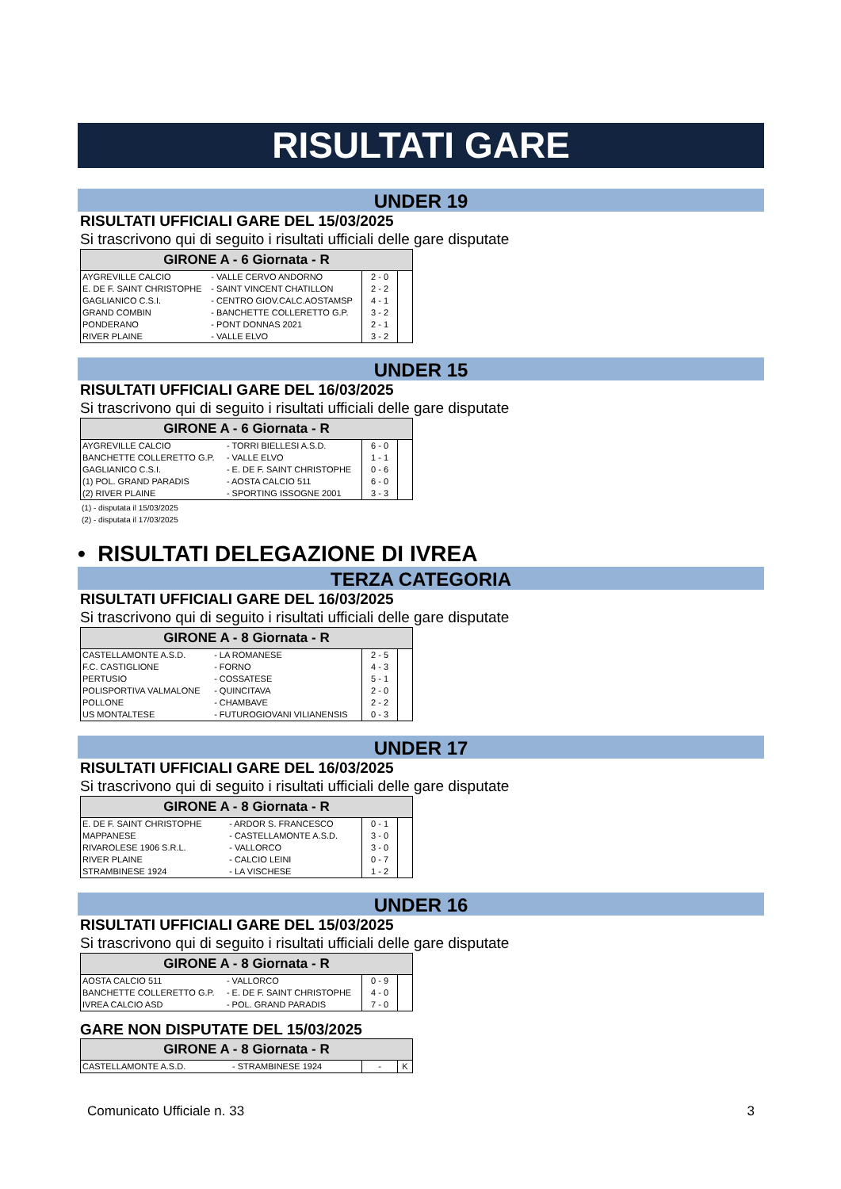RISULTATI GARE
UNDER 19
RISULTATI UFFICIALI GARE DEL 15/03/2025
Si trascrivono qui di seguito i risultati ufficiali delle gare disputate
| GIRONE A - 6 Giornata - R | | | |
| --- | --- | --- | --- |
| AYGREVILLE CALCIO | - VALLE CERVO ANDORNO | 2 - 0 | |
| E. DE F. SAINT CHRISTOPHE | - SAINT VINCENT CHATILLON | 2 - 2 | |
| GAGLIANICO C.S.I. | - CENTRO GIOV.CALC.AOSTAMSP | 4 - 1 | |
| GRAND COMBIN | - BANCHETTE COLLERETTO G.P. | 3 - 2 | |
| PONDERANO | - PONT DONNAS 2021 | 2 - 1 | |
| RIVER PLAINE | - VALLE ELVO | 3 - 2 | |
UNDER 15
RISULTATI UFFICIALI GARE DEL 16/03/2025
Si trascrivono qui di seguito i risultati ufficiali delle gare disputate
| GIRONE A - 6 Giornata - R | | | |
| --- | --- | --- | --- |
| AYGREVILLE CALCIO | - TORRI BIELLESI A.S.D. | 6 - 0 | |
| BANCHETTE COLLERETTO G.P. | - VALLE ELVO | 1 - 1 | |
| GAGLIANICO C.S.I. | - E. DE F. SAINT CHRISTOPHE | 0 - 6 | |
| (1) POL. GRAND PARADIS | - AOSTA CALCIO 511 | 6 - 0 | |
| (2) RIVER PLAINE | - SPORTING ISSOGNE 2001 | 3 - 3 | |
(1) - disputata il 15/03/2025
(2) - disputata il 17/03/2025
• RISULTATI DELEGAZIONE DI IVREA
TERZA CATEGORIA
RISULTATI UFFICIALI GARE DEL 16/03/2025
Si trascrivono qui di seguito i risultati ufficiali delle gare disputate
| GIRONE A - 8 Giornata - R | | | |
| --- | --- | --- | --- |
| CASTELLAMONTE A.S.D. | - LA ROMANESE | 2 - 5 | |
| F.C. CASTIGLIONE | - FORNO | 4 - 3 | |
| PERTUSIO | - COSSATESE | 5 - 1 | |
| POLISPORTIVA VALMALONE | - QUINCITAVA | 2 - 0 | |
| POLLONE | - CHAMBAVE | 2 - 2 | |
| US MONTALTESE | - FUTUROGIOVANI VILIANENSIS | 0 - 3 | |
UNDER 17
RISULTATI UFFICIALI GARE DEL 16/03/2025
Si trascrivono qui di seguito i risultati ufficiali delle gare disputate
| GIRONE A - 8 Giornata - R | | | |
| --- | --- | --- | --- |
| E. DE F. SAINT CHRISTOPHE | - ARDOR S. FRANCESCO | 0 - 1 | |
| MAPPANESE | - CASTELLAMONTE A.S.D. | 3 - 0 | |
| RIVAROLESE 1906 S.R.L. | - VALLORCO | 3 - 0 | |
| RIVER PLAINE | - CALCIO LEINI | 0 - 7 | |
| STRAMBINESE 1924 | - LA VISCHESE | 1 - 2 | |
UNDER 16
RISULTATI UFFICIALI GARE DEL 15/03/2025
Si trascrivono qui di seguito i risultati ufficiali delle gare disputate
| GIRONE A - 8 Giornata - R | | | |
| --- | --- | --- | --- |
| AOSTA CALCIO 511 | - VALLORCO | 0 - 9 | |
| BANCHETTE COLLERETTO G.P. | - E. DE F. SAINT CHRISTOPHE | 4 - 0 | |
| IVREA CALCIO ASD | - POL. GRAND PARADIS | 7 - 0 | |
GARE NON DISPUTATE DEL 15/03/2025
| GIRONE A - 8 Giornata - R | | | |
| --- | --- | --- | --- |
| CASTELLAMONTE A.S.D. | - STRAMBINESE 1924 | - | K |
Comunicato Ufficiale n. 33 3